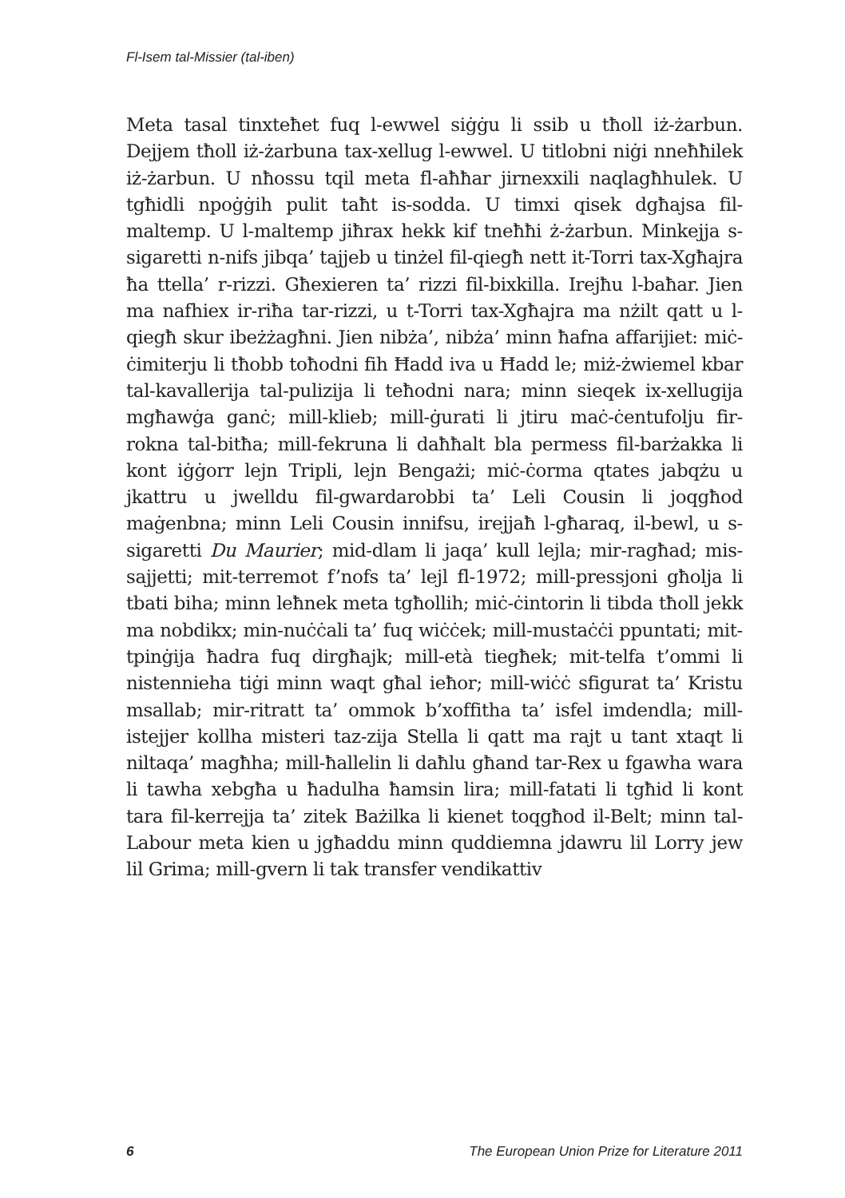Fl-Isem tal-Missier (tal-iben)
Meta tasal tinxteħet fuq l-ewwel siġġu li ssib u tħoll iż-żarbun. Dejjem tħoll iż-żarbuna tax-xellug l-ewwel. U titlobni niġi nneħħilek iż-żarbun. U nħossu tqil meta fl-aħħar jirnexxili naqlagħhulek. U tgħidli npoġġih pulit taħt is-sodda. U timxi qisek dgħajsa fil-maltemp. U l-maltemp jiħrax hekk kif tneħħi ż-żarbun. Minkejja s-sigaretti n-nifs jibqa’ tajjeb u tinżel fil-qiegħ nett it-Torri tax-Xgħajra ħa ttella’ r-rizzi. Għexieren ta’ rizzi fil-bixkilla. Irejħu l-baħar. Jien ma nafhiex ir-riħa tar-rizzi, u t-Torri tax-Xgħajra ma nżilt qatt u l-qiegħ skur ibeżżagħni. Jien nibża’, nibża’ minn ħafna affarijiet: miċ-ċimiterju li tħobb toħodni fih Ħadd iva u Ħadd le; miż-żwiemel kbar tal-kavallerija tal-pulizija li teħodni nara; minn sieqek ix-xellugija mgħawġa ganċ; mill-klieb; mill-ġurati li jtiru maċ-ċentufolju fir-rokna tal-bitħa; mill-fekruna li daħħalt bla permess fil-barżakka li kont iġġorr lejn Tripli, lejn Bengażi; miċ-ċorma qtates jabqżu u jkattru u jwelldu fil-gwardarobbi ta’ Leli Cousin li joqgħod maġenbna; minn Leli Cousin innifsu, irejjaħ l-għaraq, il-bewl, u s-sigaretti Du Maurier; mid-dlam li jaqa’ kull lejla; mir-ragħad; mis-sajjetti; mit-terremot f’nofs ta’ lejl fl-1972; mill-pressjoni għolja li tbati biha; minn leħnek meta tgħollih; miċ-ċintorin li tibda tħoll jekk ma nobdikx; min-nuċċali ta’ fuq wiċċek; mill-mustaċċi ppuntati; mit-tpinġija ħadra fuq dirgħajk; mill-età tiegħek; mit-telfa t’ommi li nistennieha tiġi minn waqt għal ieħor; mill-wiċċ sfigurat ta’ Kristu msallab; mir-ritratt ta’ ommok b’xoffitha ta’ isfel imdendla; mill-istejjer kollha misteri taz-zija Stella li qatt ma rajt u tant xtaqt li niltaqa’ magħha; mill-ħallelin li daħlu għand tar-Rex u fgawha wara li tawha xebgħa u ħadulha ħamsin lira; mill-fatati li tgħid li kont tara fil-kerrejja ta’ zitek Bażilka li kienet toqgħod il-Belt; minn tal-Labour meta kien u jgħaddu minn quddiemna jdawru lil Lorry jew lil Grima; mill-gvern li tak transfer vendikattiv
6 The European Union Prize for Literature 2011